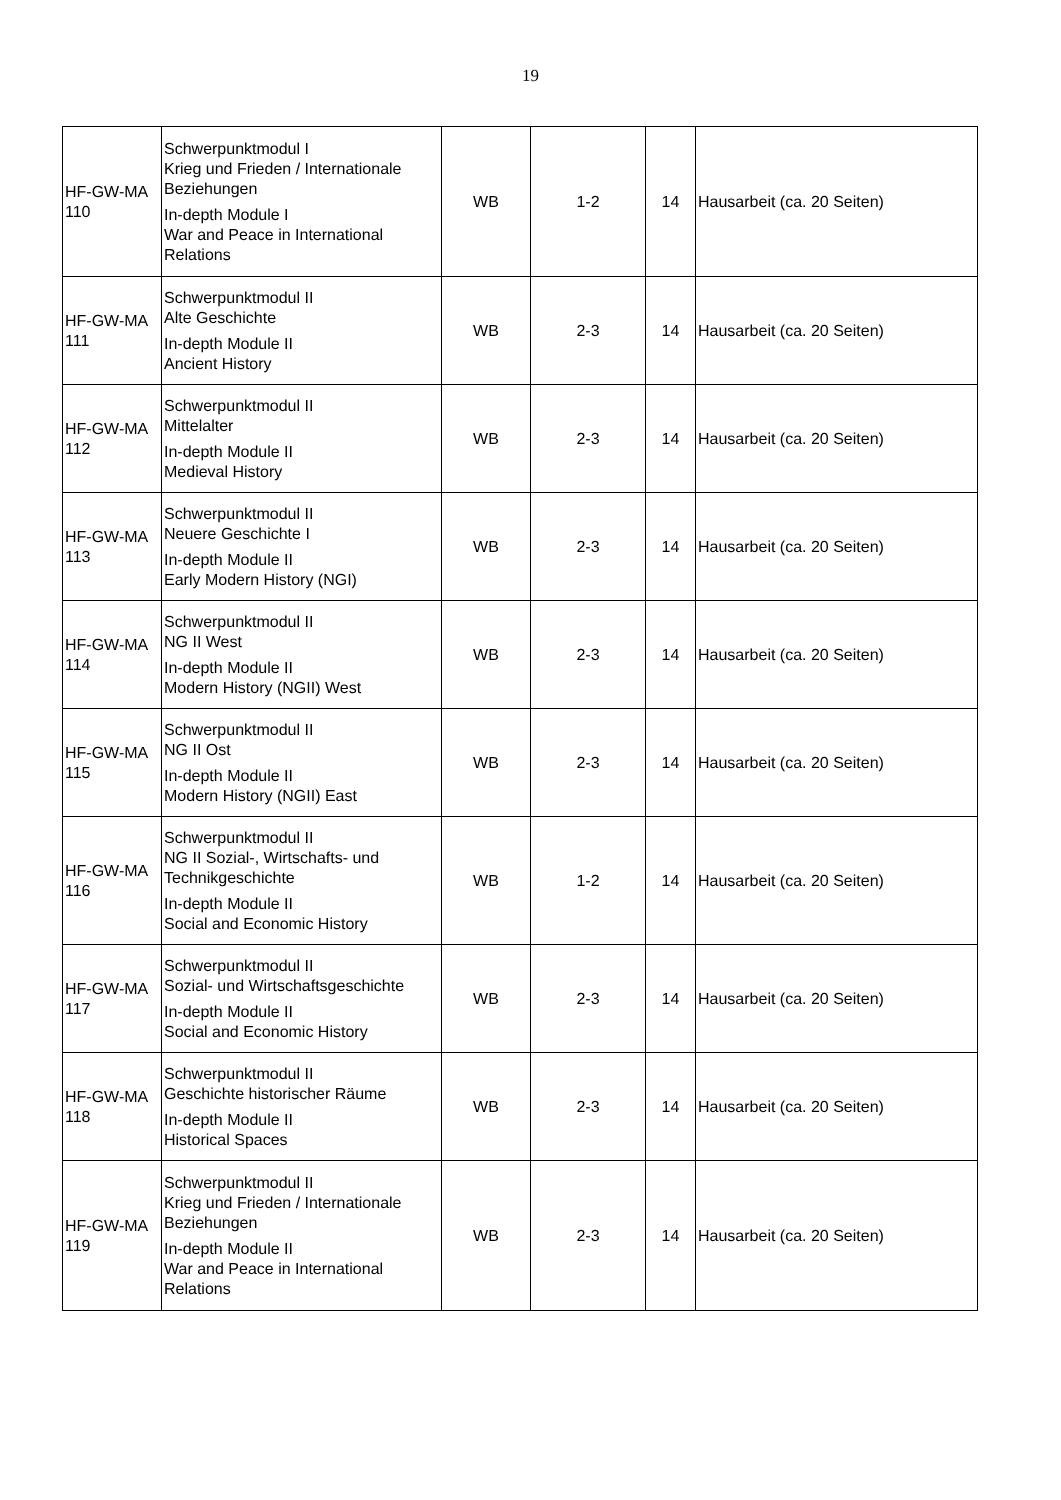19
| HF-GW-MA 110 | Schwerpunktmodul I Krieg und Frieden / Internationale Beziehungen In-depth Module I War and Peace in International Relations | WB | 1-2 | 14 | Hausarbeit (ca. 20 Seiten) |
| HF-GW-MA 111 | Schwerpunktmodul II Alte Geschichte In-depth Module II Ancient History | WB | 2-3 | 14 | Hausarbeit (ca. 20 Seiten) |
| HF-GW-MA 112 | Schwerpunktmodul II Mittelalter In-depth Module II Medieval History | WB | 2-3 | 14 | Hausarbeit (ca. 20 Seiten) |
| HF-GW-MA 113 | Schwerpunktmodul II Neuere Geschichte I In-depth Module II Early Modern History (NGI) | WB | 2-3 | 14 | Hausarbeit (ca. 20 Seiten) |
| HF-GW-MA 114 | Schwerpunktmodul II NG II West In-depth Module II Modern History (NGII) West | WB | 2-3 | 14 | Hausarbeit (ca. 20 Seiten) |
| HF-GW-MA 115 | Schwerpunktmodul II NG II Ost In-depth Module II Modern History (NGII) East | WB | 2-3 | 14 | Hausarbeit (ca. 20 Seiten) |
| HF-GW-MA 116 | Schwerpunktmodul II NG II Sozial-, Wirtschafts- und Technikgeschichte In-depth Module II Social and Economic History | WB | 1-2 | 14 | Hausarbeit (ca. 20 Seiten) |
| HF-GW-MA 117 | Schwerpunktmodul II Sozial- und Wirtschaftsgeschichte In-depth Module II Social and Economic History | WB | 2-3 | 14 | Hausarbeit (ca. 20 Seiten) |
| HF-GW-MA 118 | Schwerpunktmodul II Geschichte historischer Räume In-depth Module II Historical Spaces | WB | 2-3 | 14 | Hausarbeit (ca. 20 Seiten) |
| HF-GW-MA 119 | Schwerpunktmodul II Krieg und Frieden / Internationale Beziehungen In-depth Module II War and Peace in International Relations | WB | 2-3 | 14 | Hausarbeit (ca. 20 Seiten) |